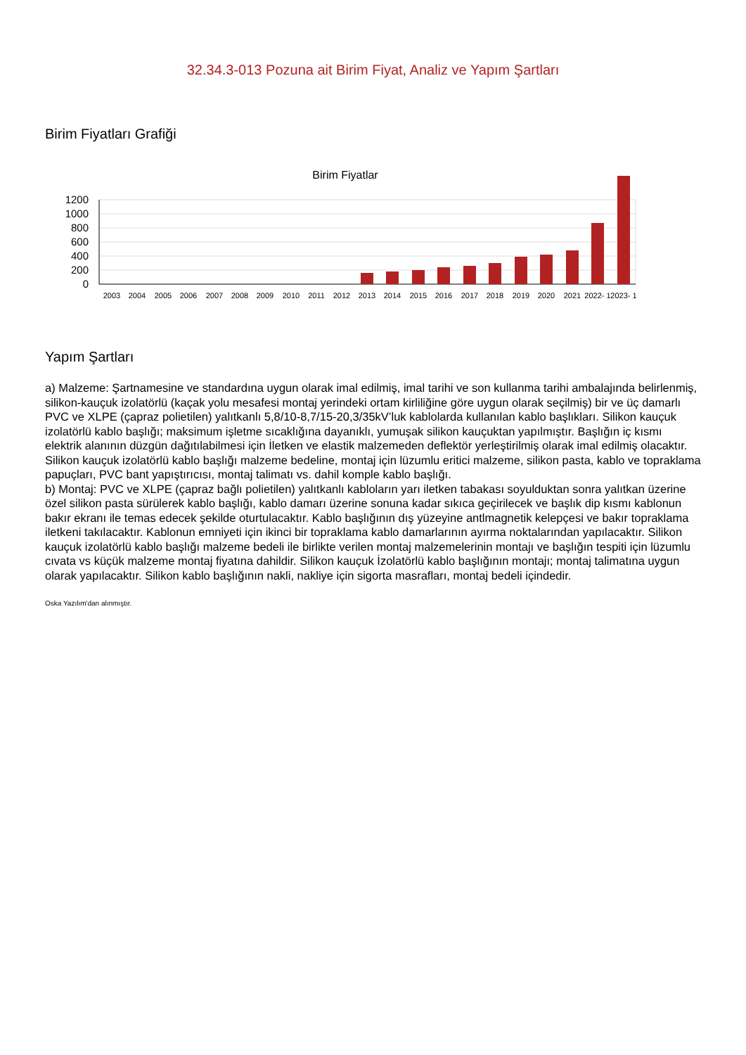32.34.3-013 Pozuna ait Birim Fiyat, Analiz ve Yapım Şartları
Birim Fiyatları Grafiği
Birim Fiyatlar
1200
1000
800
600
400
200
0
2003
2004
2005
2006
2007
2008
2009
2010
2011
2012
2013
2014
2015
2016
2017
2018
2019
2020
2021
2022- 1
2023- 1
Yapım Şartları
a) Malzeme: Şartnamesine ve standardına uygun olarak imal edilmiş, imal tarihi ve son kullanma tarihi ambalajında belirlenmiş, silikon-kauçuk izolatörlü (kaçak yolu mesafesi montaj yerindeki ortam kirliliğine göre uygun olarak seçilmiş) bir ve üç damarlı PVC ve XLPE (çapraz polietilen) yalıtkanlı 5,8/10-8,7/15-20,3/35kV’luk kablolarda kullanılan kablo başlıkları. Silikon kauçuk izolatörlü kablo başlığı; maksimum işletme sıcaklığına dayanıklı, yumuşak silikon kauçuktan yapılmıştır. Başlığın iç kısmı elektrik alanının düzgün dağıtılabilmesi için İletken ve elastik malzemeden deflektör yerleştirilmiş olarak imal edilmiş olacaktır. Silikon kauçuk izolatörlü kablo başlığı malzeme bedeline, montaj için lüzumlu eritici malzeme, silikon pasta, kablo ve topraklama papuçları, PVC bant yapıştırıcısı, montaj talimatı vs. dahil komple kablo başlığı.
b) Montaj: PVC ve XLPE (çapraz bağlı polietilen) yalıtkanlı kabloların yarı iletken tabakası soyulduktan sonra yalıtkan üzerine özel silikon pasta sürülerek kablo başlığı, kablo damarı üzerine sonuna kadar sıkıca geçirilecek ve başlık dip kısmı kablonun bakır ekranı ile temas edecek şekilde oturtulacaktır. Kablo başlığının dış yüzeyine antlmagnetik kelepçesi ve bakır topraklama iletkeni takılacaktır. Kablonun emniyeti için ikinci bir topraklama kablo damarlarının ayırma noktalarından yapılacaktır. Silikon kauçuk izolatörlü kablo başlığı malzeme bedeli ile birlikte verilen montaj malzemelerinin montajı ve başlığın tespiti için lüzumlu cıvata vs küçük malzeme montaj fiyatına dahildir. Silikon kauçuk İzolatörlü kablo başlığının montajı; montaj talimatına uygun olarak yapılacaktır. Silikon kablo başlığının nakli, nakliye için sigorta masrafları, montaj bedeli içindedir.
Oska Yazılım'dan alınmıştır.